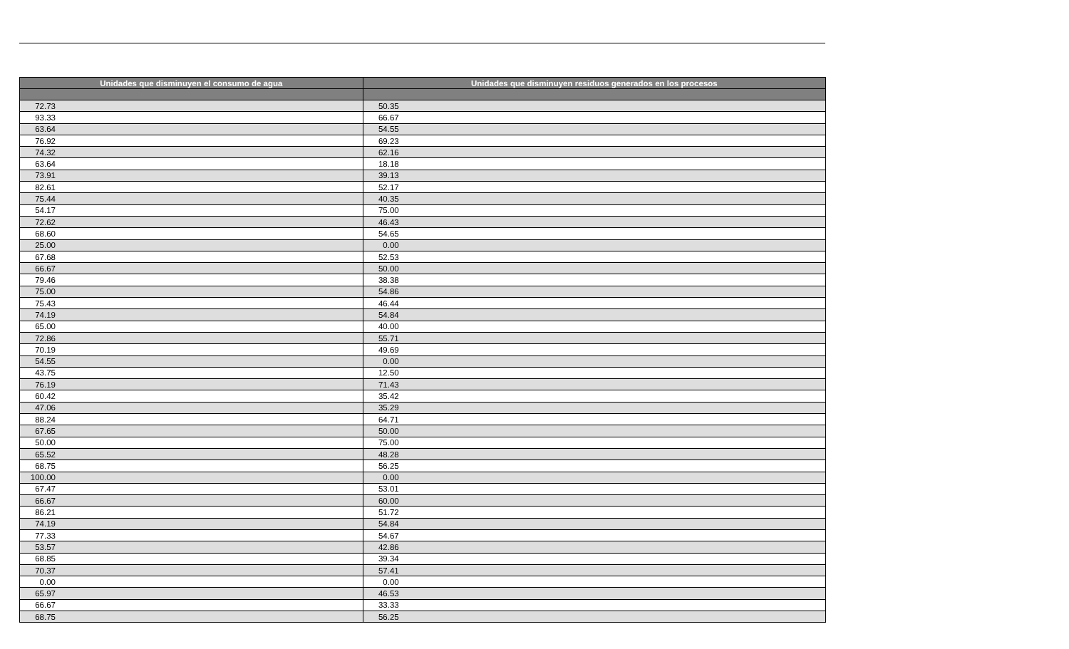| Unidades que disminuyen el consumo de agua | Unidades que disminuyen residuos generados en los procesos |
| --- | --- |
| 72.73 | 50.35 |
| 93.33 | 66.67 |
| 63.64 | 54.55 |
| 76.92 | 69.23 |
| 74.32 | 62.16 |
| 63.64 | 18.18 |
| 73.91 | 39.13 |
| 82.61 | 52.17 |
| 75.44 | 40.35 |
| 54.17 | 75.00 |
| 72.62 | 46.43 |
| 68.60 | 54.65 |
| 25.00 | 0.00 |
| 67.68 | 52.53 |
| 66.67 | 50.00 |
| 79.46 | 38.38 |
| 75.00 | 54.86 |
| 75.43 | 46.44 |
| 74.19 | 54.84 |
| 65.00 | 40.00 |
| 72.86 | 55.71 |
| 70.19 | 49.69 |
| 54.55 | 0.00 |
| 43.75 | 12.50 |
| 76.19 | 71.43 |
| 60.42 | 35.42 |
| 47.06 | 35.29 |
| 88.24 | 64.71 |
| 67.65 | 50.00 |
| 50.00 | 75.00 |
| 65.52 | 48.28 |
| 68.75 | 56.25 |
| 100.00 | 0.00 |
| 67.47 | 53.01 |
| 66.67 | 60.00 |
| 86.21 | 51.72 |
| 74.19 | 54.84 |
| 77.33 | 54.67 |
| 53.57 | 42.86 |
| 68.85 | 39.34 |
| 70.37 | 57.41 |
| 0.00 | 0.00 |
| 65.97 | 46.53 |
| 66.67 | 33.33 |
| 68.75 | 56.25 |